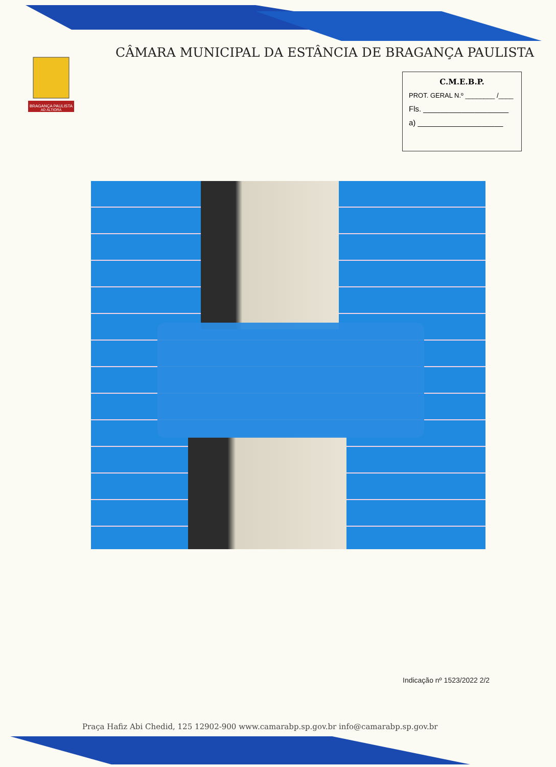BRAGANÇA PAULISTA
AD ALTIORA
CÂMARA MUNICIPAL DA ESTÂNCIA DE BRAGANÇA PAULISTA
C.M.E.B.P.
PROT. GERAL N.º ________ /____
Fls. ____________________
a) ____________________
Indicação nº 1523/2022 2/2
Praça Hafiz Abi Chedid, 125 12902-900 www.camarabp.sp.gov.br info@camarabp.sp.gov.br